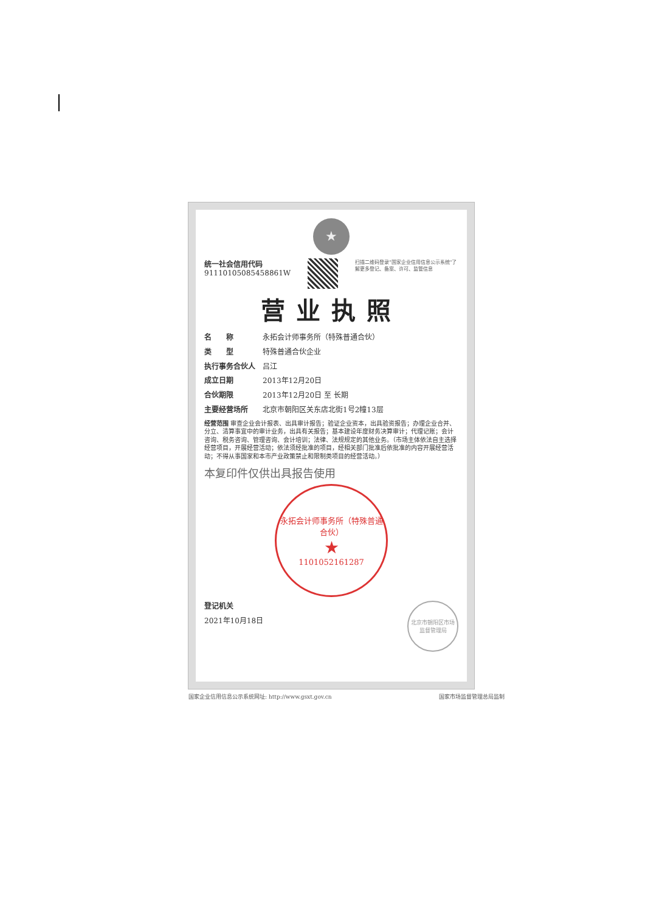★
统一社会信用代码
91110105085458861W
扫描二维码登录"国家企业信用信息公示系统"了解更多登记、备案、许可、监管信息
营业执照
名　　称 永拓会计师事务所（特殊普通合伙）
类　　型 特殊普通合伙企业
执行事务合伙人 吕江
成立日期 2013年12月20日
合伙期限 2013年12月20日 至 长期
主要经营场所 北京市朝阳区关东店北街1号2幢13层
经营范围 审查企业会计报表、出具审计报告；验证企业资本，出具验资报告；办理企业合并、分立、清算事宜中的审计业务，出具有关报告；基本建设年度财务决算审计；代理记账；会计咨询、税务咨询、管理咨询、会计培训；法律、法规规定的其他业务。（市场主体依法自主选择经营项目，开展经营活动；依法须经批准的项目，经相关部门批准后依批准的内容开展经营活动；不得从事国家和本市产业政策禁止和限制类项目的经营活动。）
本复印件仅供出具报告使用
永拓会计师事务所（特殊普通合伙）
★
1101052161287
北京市朝阳区市场监督管理局
登记机关
2021年10月18日
国家企业信用信息公示系统网址: http://www.gsxt.gov.cn 国家市场监督管理总局监制